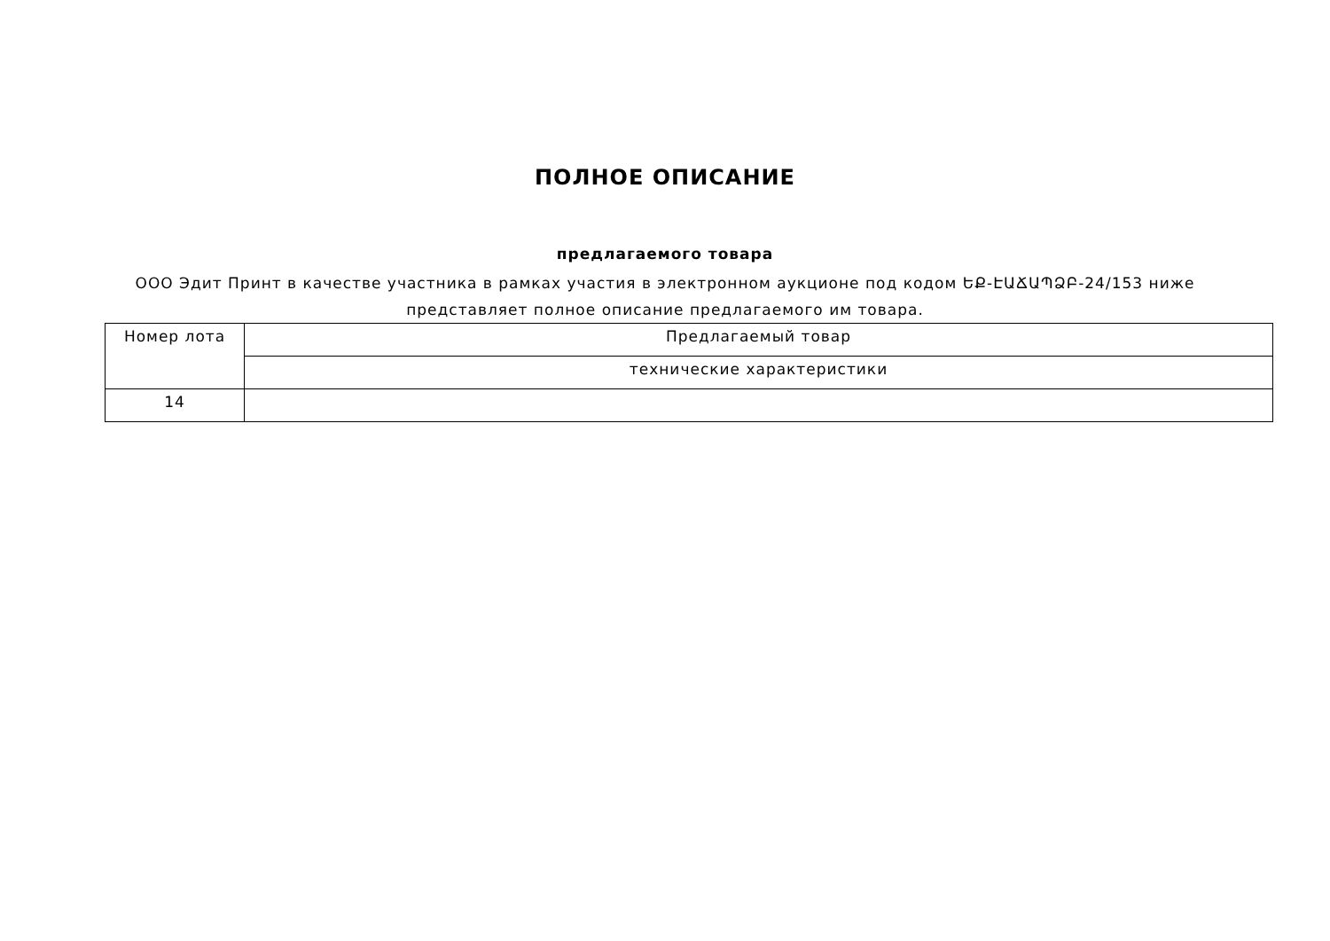ПОЛНОЕ ОПИСАНИЕ
предлагаемого товара
ООО Эдит Принт в качестве участника в рамках участия в электронном аукционе под кодом ԵՔ-ԷԱՃԱՊՁԲ-24/153 ниже представляет полное описание предлагаемого им товара.
| Номер лота | Предлагаемый товар |
| --- | --- |
| | технические характеристики |
| 14 | |